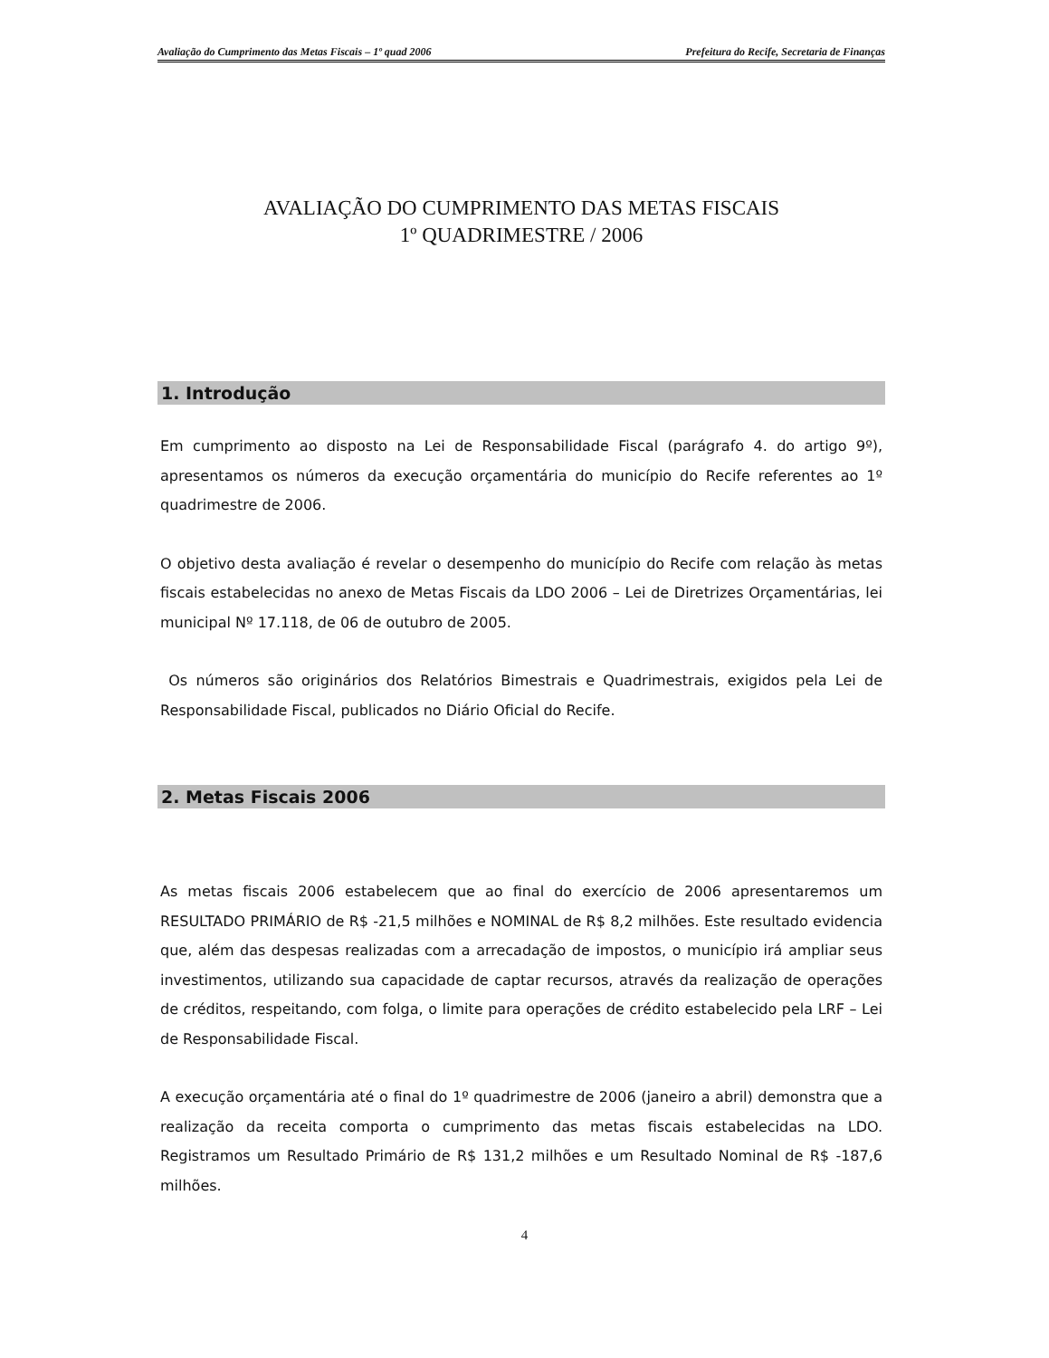Avaliação do Cumprimento das Metas Fiscais – 1º quad 2006 Prefeitura do Recife, Secretaria de Finanças
AVALIAÇÃO DO CUMPRIMENTO DAS METAS FISCAIS
1º QUADRIMESTRE / 2006
1. Introdução
Em cumprimento ao disposto na Lei de Responsabilidade Fiscal (parágrafo 4. do artigo 9º), apresentamos os números da execução orçamentária do município do Recife referentes ao 1º quadrimestre de 2006.
O objetivo desta avaliação é revelar o desempenho do município do Recife com relação às metas fiscais estabelecidas no anexo de Metas Fiscais da LDO 2006 – Lei de Diretrizes Orçamentárias, lei municipal Nº 17.118, de 06 de outubro de 2005.
Os números são originários dos Relatórios Bimestrais e Quadrimestrais, exigidos pela Lei de Responsabilidade Fiscal, publicados no Diário Oficial do Recife.
2. Metas Fiscais 2006
As metas fiscais 2006 estabelecem que ao final do exercício de 2006 apresentaremos um RESULTADO PRIMÁRIO de R$ -21,5 milhões e NOMINAL de R$ 8,2 milhões. Este resultado evidencia que, além das despesas realizadas com a arrecadação de impostos, o município irá ampliar seus investimentos, utilizando sua capacidade de captar recursos, através da realização de operações de créditos, respeitando, com folga, o limite para operações de crédito estabelecido pela LRF – Lei de Responsabilidade Fiscal.
A execução orçamentária até o final do 1º quadrimestre de 2006 (janeiro a abril) demonstra que a realização da receita comporta o cumprimento das metas fiscais estabelecidas na LDO. Registramos um Resultado Primário de R$ 131,2 milhões e um Resultado Nominal de R$ -187,6 milhões.
4